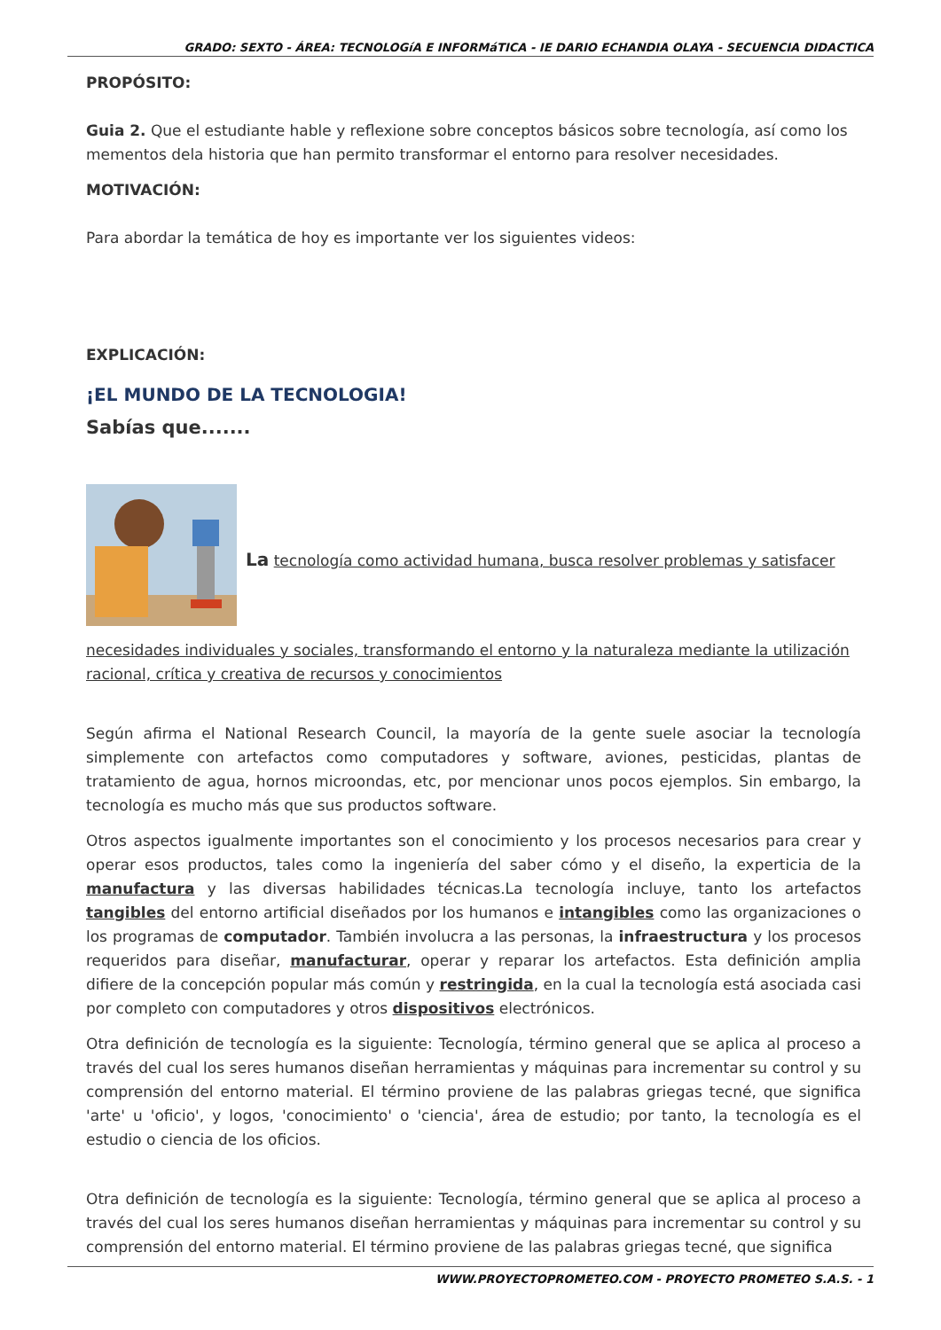GRADO: SEXTO - ÁREA: TECNOLOGíA E INFORMáTICA - IE DARIO ECHANDIA OLAYA - SECUENCIA DIDACTICA
PROPÓSITO:
Guia 2. Que el estudiante hable y reflexione sobre conceptos básicos sobre tecnología, así como los mementos dela historia que han permito transformar el entorno para resolver necesidades.
MOTIVACIÓN:
Para abordar la temática de hoy es importante ver los siguientes videos:
EXPLICACIÓN:
¡EL MUNDO DE LA TECNOLOGIA!
Sabías que.......
La tecnología como actividad humana, busca resolver problemas y satisfacer
necesidades individuales y sociales, transformando el entorno y la naturaleza mediante la utilización racional, crítica y creativa de recursos y conocimientos
Según afirma el National Research Council, la mayoría de la gente suele asociar la tecnología simplemente con artefactos como computadores y software, aviones, pesticidas, plantas de tratamiento de agua, hornos microondas, etc, por mencionar unos pocos ejemplos. Sin embargo, la tecnología es mucho más que sus productos software.
Otros aspectos igualmente importantes son el conocimiento y los procesos necesarios para crear y operar esos productos, tales como la ingeniería del saber cómo y el diseño, la experticia de la manufactura y las diversas habilidades técnicas.La tecnología incluye, tanto los artefactos tangibles del entorno artificial diseñados por los humanos e intangibles como las organizaciones o los programas de computador. También involucra a las personas, la infraestructura y los procesos requeridos para diseñar, manufacturar, operar y reparar los artefactos. Esta definición amplia difiere de la concepción popular más común y restringida, en la cual la tecnología está asociada casi por completo con computadores y otros dispositivos electrónicos.
Otra definición de tecnología es la siguiente: Tecnología, término general que se aplica al proceso a través del cual los seres humanos diseñan herramientas y máquinas para incrementar su control y su comprensión del entorno material. El término proviene de las palabras griegas tecné, que significa 'arte' u 'oficio', y logos, 'conocimiento' o 'ciencia', área de estudio; por tanto, la tecnología es el estudio o ciencia de los oficios.
Otra definición de tecnología es la siguiente: Tecnología, término general que se aplica al proceso a través del cual los seres humanos diseñan herramientas y máquinas para incrementar su control y su comprensión del entorno material. El término proviene de las palabras griegas tecné, que significa
WWW.PROYECTOPROMETEO.COM - PROYECTO PROMETEO S.A.S. - 1